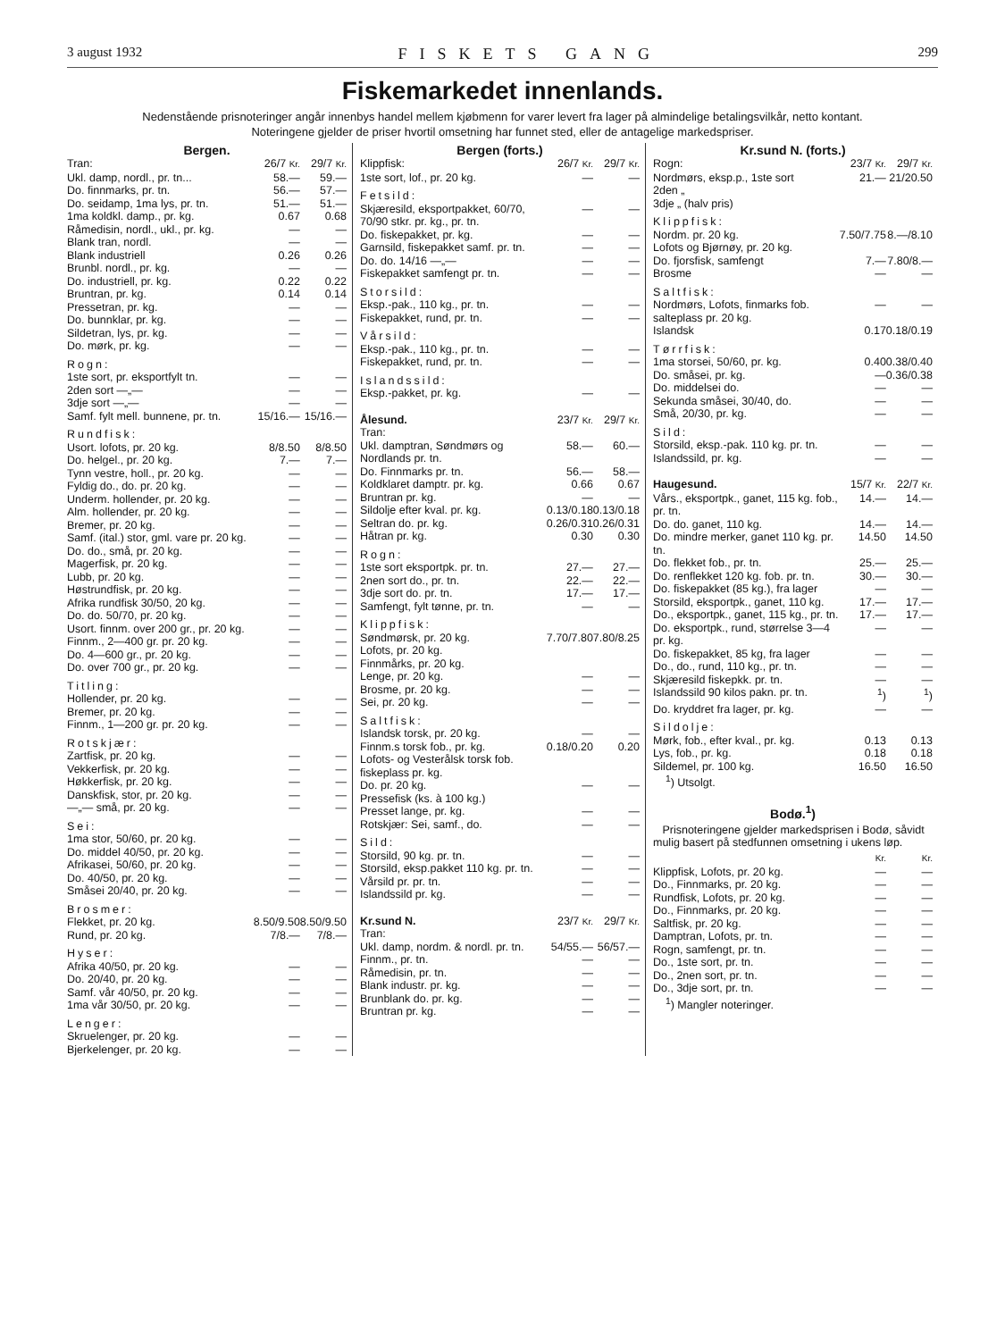3 august 1932 FISKETS GANG 299
Fiskemarkedet innenlands.
Nedenstående prisnoteringer angår innenbys handel mellem kjøbmenn for varer levert fra lager på almindelige betalingsvilkår, netto kontant.
Noteringene gjelder de priser hvortil omsetning har funnet sted, eller de antagelige markedspriser.
Bergen.
| Tran: | 26/7 Kr. | 29/7 Kr. |
| Ukl. damp, nordl., pr. tn... | 58.— | 59.— |
| Do. finnmarks, pr. tn. | 56.— | 57.— |
| Do. seidamp, 1ma lys, pr. tn. | 51.— | 51.— |
| 1ma koldkl. damp., pr. kg. | 0.67 | 0.68 |
| Råmedisin, nordl., ukl., pr. kg. | — | — |
| Blank tran, nordl. | — | — |
| Blank industriell | 0.26 | 0.26 |
| Brunbl. nordl., pr. kg. | — | — |
| Do. industriell, pr. kg. | 0.22 | 0.22 |
| Bruntran, pr. kg. | 0.14 | 0.14 |
| Pressetran, pr. kg. | — | — |
| Do. bunnklar, pr. kg. | — | — |
| Sildetran, lys, pr. kg. | — | — |
| Do. mørk, pr. kg. | — | — |
| Rogn: | | |
| 1ste sort, pr. eksportfylt tn. | — | — |
| 2den sort —„— | — | — |
| 3dje sort —„— | — | — |
| Samf. fylt mell. bunnene, pr. tn. | 15/16.— | 15/16.— |
| Rundfisk: | | |
| Usort. lofots, pr. 20 kg. | 8/8.50 | 8/8.50 |
| Do. helgel., pr. 20 kg. | 7.— | 7.— |
| Tynn vestre, holl., pr. 20 kg. | — | — |
| Fyldig do., do. pr. 20 kg. | — | — |
| Underm. hollender, pr. 20 kg. | — | — |
| Alm. hollender, pr. 20 kg. | — | — |
| Bremer, pr. 20 kg. | — | — |
| Samf. (ital.) stor, gml. vare pr. 20 kg. | — | — |
| Do. do., små, pr. 20 kg. | — | — |
| Magerfisk, pr. 20 kg. | — | — |
| Lubb, pr. 20 kg. | — | — |
| Høstrundfisk, pr. 20 kg. | — | — |
| Afrika rundfisk 30/50, 20 kg. | — | — |
| Do. do. 50/70, pr. 20 kg. | — | — |
| Usort. finnm. over 200 gr., pr. 20 kg. | — | — |
| Finnm., 2—400 gr. pr. 20 kg. | — | — |
| Do. 4—600 gr., pr. 20 kg. | — | — |
| Do. over 700 gr., pr. 20 kg. | — | — |
| Titling: | | |
| Hollender, pr. 20 kg. | — | — |
| Bremer, pr. 20 kg. | — | — |
| Finnm., 1—200 gr. pr. 20 kg. | — | — |
| Rotskjær: | | |
| Zartfisk, pr. 20 kg. | — | — |
| Vekkerfisk, pr. 20 kg. | — | — |
| Høkkerfisk, pr. 20 kg. | — | — |
| Danskfisk, stor, pr. 20 kg. | — | — |
| —„— små, pr. 20 kg. | — | — |
| Sei: | | |
| 1ma stor, 50/60, pr. 20 kg. | — | — |
| Do. middel 40/50, pr. 20 kg. | — | — |
| Afrikasei, 50/60, pr. 20 kg. | — | — |
| Do. 40/50, pr. 20 kg. | — | — |
| Småsei 20/40, pr. 20 kg. | — | — |
| Brosmer: | | |
| Flekket, pr. 20 kg. | 8.50/9.50 | 8.50/9.50 |
| Rund, pr. 20 kg. | 7/8.— | 7/8.— |
| Hyser: | | |
| Afrika 40/50, pr. 20 kg. | — | — |
| Do. 20/40, pr. 20 kg. | — | — |
| Samf. vår 40/50, pr. 20 kg. | — | — |
| 1ma vår 30/50, pr. 20 kg. | — | — |
| Lenger: | | |
| Skruelenger, pr. 20 kg. | — | — |
| Bjerkelenger, pr. 20 kg. | — | — |
Bergen (forts.)
| Klippfisk: | 26/7 Kr. | 29/7 Kr. |
| 1ste sort, lof., pr. 20 kg. | — | — |
| Fetsild: | | |
| Skjæresild, eksportpakket, 60/70, 70/90 stkr. pr. kg., pr. tn. | — | — |
| Do. fiskepakket, pr. kg. | — | — |
| Garnsild, fiskepakket samf. pr. tn. | — | — |
| Do. do. 14/16 —„— | — | — |
| Fiskepakket samfengt pr. tn. | — | — |
| Storsild: | | |
| Eksp.-pak., 110 kg., pr. tn. | — | — |
| Fiskepakket, rund, pr. tn. | — | — |
| Vårsild: | | |
| Eksp.-pak., 110 kg., pr. tn. | — | — |
| Fiskepakket, rund, pr. tn. | — | — |
| Islandssild: | | |
| Eksp.-pakket, pr. kg. | — | — |
| Ålesund. Tran: | 23/7 Kr. | 29/7 Kr. |
| Ukl. damptran, Søndmørs og Nordlands pr. tn. | 58.— | 60.— |
| Do. Finnmarks pr. tn. | 56.— | 58.— |
| Koldklaret damptr. pr. kg. | 0.66 | 0.67 |
| Bruntran pr. kg. | — | — |
| Sildolje efter kval. pr. kg. | 0.13/0.18 | 0.13/0.18 |
| Seltran do. pr. kg. | 0.26/0.31 | 0.26/0.31 |
| Håtran pr. kg. | 0.30 | 0.30 |
| Rogn: | | |
| 1ste sort eksportpk. pr. tn. | 27.— | 27.— |
| 2nen sort do., pr. tn. | 22.— | 22.— |
| 3dje sort do. pr. tn. | 17.— | 17.— |
| Samfengt, fylt tønne, pr. tn. | — | — |
| Klippfisk: | | |
| Søndmørsk, pr. 20 kg. Lofots, pr. 20 kg. Finnmårks, pr. 20 kg. | 7.70/7.80 | 7.80/8.25 |
| Lenge, pr. 20 kg. | — | — |
| Brosme, pr. 20 kg. | — | — |
| Sei, pr. 20 kg. | — | — |
| Saltfisk: | | |
| Islandsk torsk, pr. 20 kg. | — | — |
| Finnm.s torsk fob., pr. kg. Lofots- og Vesterålsk torsk fob. fiskeplass pr. kg. | 0.18/0.20 | 0.20 |
| Do. pr. 20 kg. | — | — |
| Pressefisk (ks. à 100 kg.) | | |
| Presset lange, pr. kg. | — | — |
| Rotskjær: Sei, samf., do. | — | — |
| Sild: | | |
| Storsild, 90 kg. pr. tn. | — | — |
| Storsild, eksp.pakket 110 kg. pr. tn. | — | — |
| Vårsild pr. pr. tn. | — | — |
| Islandssild pr. kg. | — | — |
| Kr.sund N. Tran: | 23/7 Kr. | 29/7 Kr. |
| Ukl. damp, nordm. & nordl. pr. tn. | 54/55.— | 56/57.— |
| Finnm., pr. tn. | — | — |
| Råmedisin, pr. tn. | — | — |
| Blank industr. pr. kg. | — | — |
| Brunblank do. pr. kg. | — | — |
| Bruntran pr. kg. | — | — |
Kr.sund N. (forts.)
| Rogn: | 23/7 Kr. | 29/7 Kr. |
| Nordmørs, eksp.p., 1ste sort 2den „ 3dje „ (halv pris) | 21.— | 21/20.50 |
| Klippfisk: | | |
| Nordm. pr. 20 kg. Lofots og Bjørnøy, pr. 20 kg. | 7.50/7.75 | 8.—/8.10 |
| Do. fjorsfisk, samfengt | 7.— | 7.80/8.— |
| Brosme | — | — |
| Saltfisk: | | |
| Nordmørs, Lofots, finmarks fob. salteplass pr. 20 kg. | — | — |
| Islandsk | 0.17 | 0.18/0.19 |
| Tørrfisk: | | |
| 1ma storsei, 50/60, pr. kg. | 0.40 | 0.38/0.40 |
| Do. småsei, pr. kg. | — | 0.36/0.38 |
| Do. middelsei do. | — | — |
| Sekunda småsei, 30/40, do. | — | — |
| Små, 20/30, pr. kg. | — | — |
| Sild: | | |
| Storsild, eksp.-pak. 110 kg. pr. tn. | — | — |
| Islandssild, pr. kg. | — | — |
| Haugesund. | 15/7 Kr. | 22/7 Kr. |
| Vårs., eksportpk., ganet, 115 kg. fob., pr. tn. | 14.— | 14.— |
| Do. do. ganet, 110 kg. | 14.— | 14.— |
| Do. mindre merker, ganet 110 kg. pr. tn. | 14.50 | 14.50 |
| Do. flekket fob., pr. tn. | 25.— | 25.— |
| Do. renflekket 120 kg. fob. pr. tn. | 30.— | 30.— |
| Do. fiskepakket (85 kg.), fra lager | — | — |
| Storsild, eksportpk., ganet, 110 kg. | 17.— | 17.— |
| Do., eksportpk., ganet, 115 kg., pr. tn. | 17.— | 17.— |
| Do. eksportpk., rund, størrelse 3—4 pr. kg. | — | — |
| Do. fiskepakket, 85 kg, fra lager | — | — |
| Do., do., rund, 110 kg., pr. tn. | — | — |
| Skjæresild fiskepkk. pr. tn. | — | — |
| Islandssild 90 kilos pakn. pr. tn. | <sup>1</sup>) | <sup>1</sup>) |
| Do. kryddret fra lager, pr. kg. | — | — |
| Sildolje: | | |
| Mørk, fob., efter kval., pr. kg. | 0.13 | 0.13 |
| Lys, fob., pr. kg. | 0.18 | 0.18 |
| Sildemel, pr. 100 kg. | 16.50 | 16.50 |
| <sup>1</sup>) Utsolgt. | | |
Bodø.<sup>1</sup>)
Prisnoteringene gjelder markedsprisen i Bodø, såvidt mulig basert på stedfunnen omsetning i ukens løp.
| | Kr. | Kr. |
| Klippfisk, Lofots, pr. 20 kg. | — | — |
| Do., Finnmarks, pr. 20 kg. | — | — |
| Rundfisk, Lofots, pr. 20 kg. | — | — |
| Do., Finnmarks, pr. 20 kg. | — | — |
| Saltfisk, pr. 20 kg. | — | — |
| Damptran, Lofots, pr. tn. | — | — |
| Rogn, samfengt, pr. tn. | — | — |
| Do., 1ste sort, pr. tn. | — | — |
| Do., 2nen sort, pr. tn. | — | — |
| Do., 3dje sort, pr. tn. | — | — |
| <sup>1</sup>) Mangler noteringer. | | |